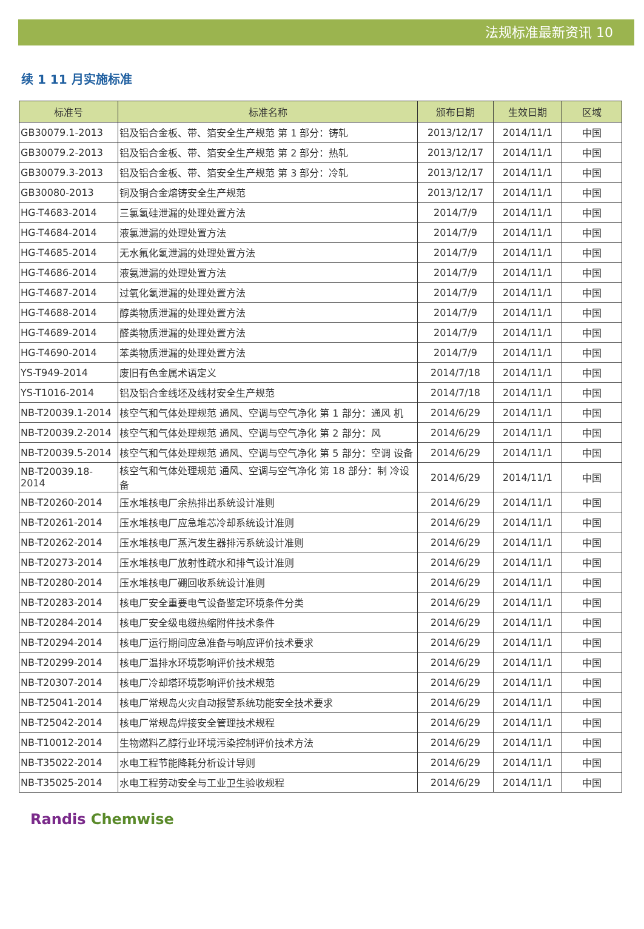法规标准最新资讯 10
续 1 11 月实施标准
| 标准号 | 标准名称 | 颁布日期 | 生效日期 | 区域 |
| --- | --- | --- | --- | --- |
| GB30079.1-2013 | 铝及铝合金板、带、箔安全生产规范 第 1 部分：铸轧 | 2013/12/17 | 2014/11/1 | 中国 |
| GB30079.2-2013 | 铝及铝合金板、带、箔安全生产规范 第 2 部分：热轧 | 2013/12/17 | 2014/11/1 | 中国 |
| GB30079.3-2013 | 铝及铝合金板、带、箔安全生产规范 第 3 部分：冷轧 | 2013/12/17 | 2014/11/1 | 中国 |
| GB30080-2013 | 铜及铜合金熔铸安全生产规范 | 2013/12/17 | 2014/11/1 | 中国 |
| HG-T4683-2014 | 三氯氢硅泄漏的处理处置方法 | 2014/7/9 | 2014/11/1 | 中国 |
| HG-T4684-2014 | 液氯泄漏的处理处置方法 | 2014/7/9 | 2014/11/1 | 中国 |
| HG-T4685-2014 | 无水氟化氢泄漏的处理处置方法 | 2014/7/9 | 2014/11/1 | 中国 |
| HG-T4686-2014 | 液氨泄漏的处理处置方法 | 2014/7/9 | 2014/11/1 | 中国 |
| HG-T4687-2014 | 过氧化氢泄漏的处理处置方法 | 2014/7/9 | 2014/11/1 | 中国 |
| HG-T4688-2014 | 醇类物质泄漏的处理处置方法 | 2014/7/9 | 2014/11/1 | 中国 |
| HG-T4689-2014 | 醛类物质泄漏的处理处置方法 | 2014/7/9 | 2014/11/1 | 中国 |
| HG-T4690-2014 | 苯类物质泄漏的处理处置方法 | 2014/7/9 | 2014/11/1 | 中国 |
| YS-T949-2014 | 废旧有色金属术语定义 | 2014/7/18 | 2014/11/1 | 中国 |
| YS-T1016-2014 | 铝及铝合金线坯及线材安全生产规范 | 2014/7/18 | 2014/11/1 | 中国 |
| NB-T20039.1-2014 | 核空气和气体处理规范 通风、空调与空气净化 第 1 部分：通风 机 | 2014/6/29 | 2014/11/1 | 中国 |
| NB-T20039.2-2014 | 核空气和气体处理规范 通风、空调与空气净化 第 2 部分：风 | 2014/6/29 | 2014/11/1 | 中国 |
| NB-T20039.5-2014 | 核空气和气体处理规范 通风、空调与空气净化 第 5 部分：空调 设备 | 2014/6/29 | 2014/11/1 | 中国 |
| NB-T20039.18-2014 | 核空气和气体处理规范 通风、空调与空气净化 第 18 部分：制 冷设备 | 2014/6/29 | 2014/11/1 | 中国 |
| NB-T20260-2014 | 压水堆核电厂余热排出系统设计准则 | 2014/6/29 | 2014/11/1 | 中国 |
| NB-T20261-2014 | 压水堆核电厂应急堆芯冷却系统设计准则 | 2014/6/29 | 2014/11/1 | 中国 |
| NB-T20262-2014 | 压水堆核电厂蒸汽发生器排污系统设计准则 | 2014/6/29 | 2014/11/1 | 中国 |
| NB-T20273-2014 | 压水堆核电厂放射性疏水和排气设计准则 | 2014/6/29 | 2014/11/1 | 中国 |
| NB-T20280-2014 | 压水堆核电厂硼回收系统设计准则 | 2014/6/29 | 2014/11/1 | 中国 |
| NB-T20283-2014 | 核电厂安全重要电气设备鉴定环境条件分类 | 2014/6/29 | 2014/11/1 | 中国 |
| NB-T20284-2014 | 核电厂安全级电缆热缩附件技术条件 | 2014/6/29 | 2014/11/1 | 中国 |
| NB-T20294-2014 | 核电厂运行期间应急准备与响应评价技术要求 | 2014/6/29 | 2014/11/1 | 中国 |
| NB-T20299-2014 | 核电厂温排水环境影响评价技术规范 | 2014/6/29 | 2014/11/1 | 中国 |
| NB-T20307-2014 | 核电厂冷却塔环境影响评价技术规范 | 2014/6/29 | 2014/11/1 | 中国 |
| NB-T25041-2014 | 核电厂常规岛火灾自动报警系统功能安全技术要求 | 2014/6/29 | 2014/11/1 | 中国 |
| NB-T25042-2014 | 核电厂常规岛焊接安全管理技术规程 | 2014/6/29 | 2014/11/1 | 中国 |
| NB-T10012-2014 | 生物燃料乙醇行业环境污染控制评价技术方法 | 2014/6/29 | 2014/11/1 | 中国 |
| NB-T35022-2014 | 水电工程节能降耗分析设计导则 | 2014/6/29 | 2014/11/1 | 中国 |
| NB-T35025-2014 | 水电工程劳动安全与工业卫生验收规程 | 2014/6/29 | 2014/11/1 | 中国 |
Randis Chemwise